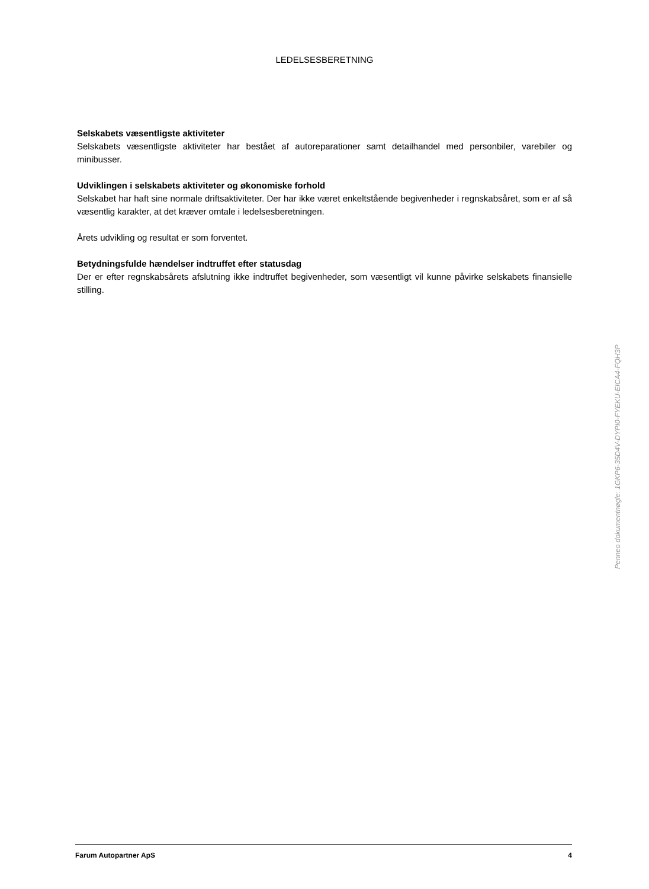LEDELSESBERETNING
Selskabets væsentligste aktiviteter
Selskabets væsentligste aktiviteter har bestået af autoreparationer samt detailhandel med personbiler, varebiler og minibusser.
Udviklingen i selskabets aktiviteter og økonomiske forhold
Selskabet har haft sine normale driftsaktiviteter. Der har ikke været enkeltstående begivenheder i regnskabsåret, som er af så væsentlig karakter, at det kræver omtale i ledelsesberetningen.
Årets udvikling og resultat er som forventet.
Betydningsfulde hændelser indtruffet efter statusdag
Der er efter regnskabsårets afslutning ikke indtruffet begivenheder, som væsentligt vil kunne påvirke selskabets finansielle stilling.
Penneo dokumentnøgle: 1GKP6-35D4V-DYPI0-FYEKU-EICA4-FQH3P
Farum Autopartner ApS 4